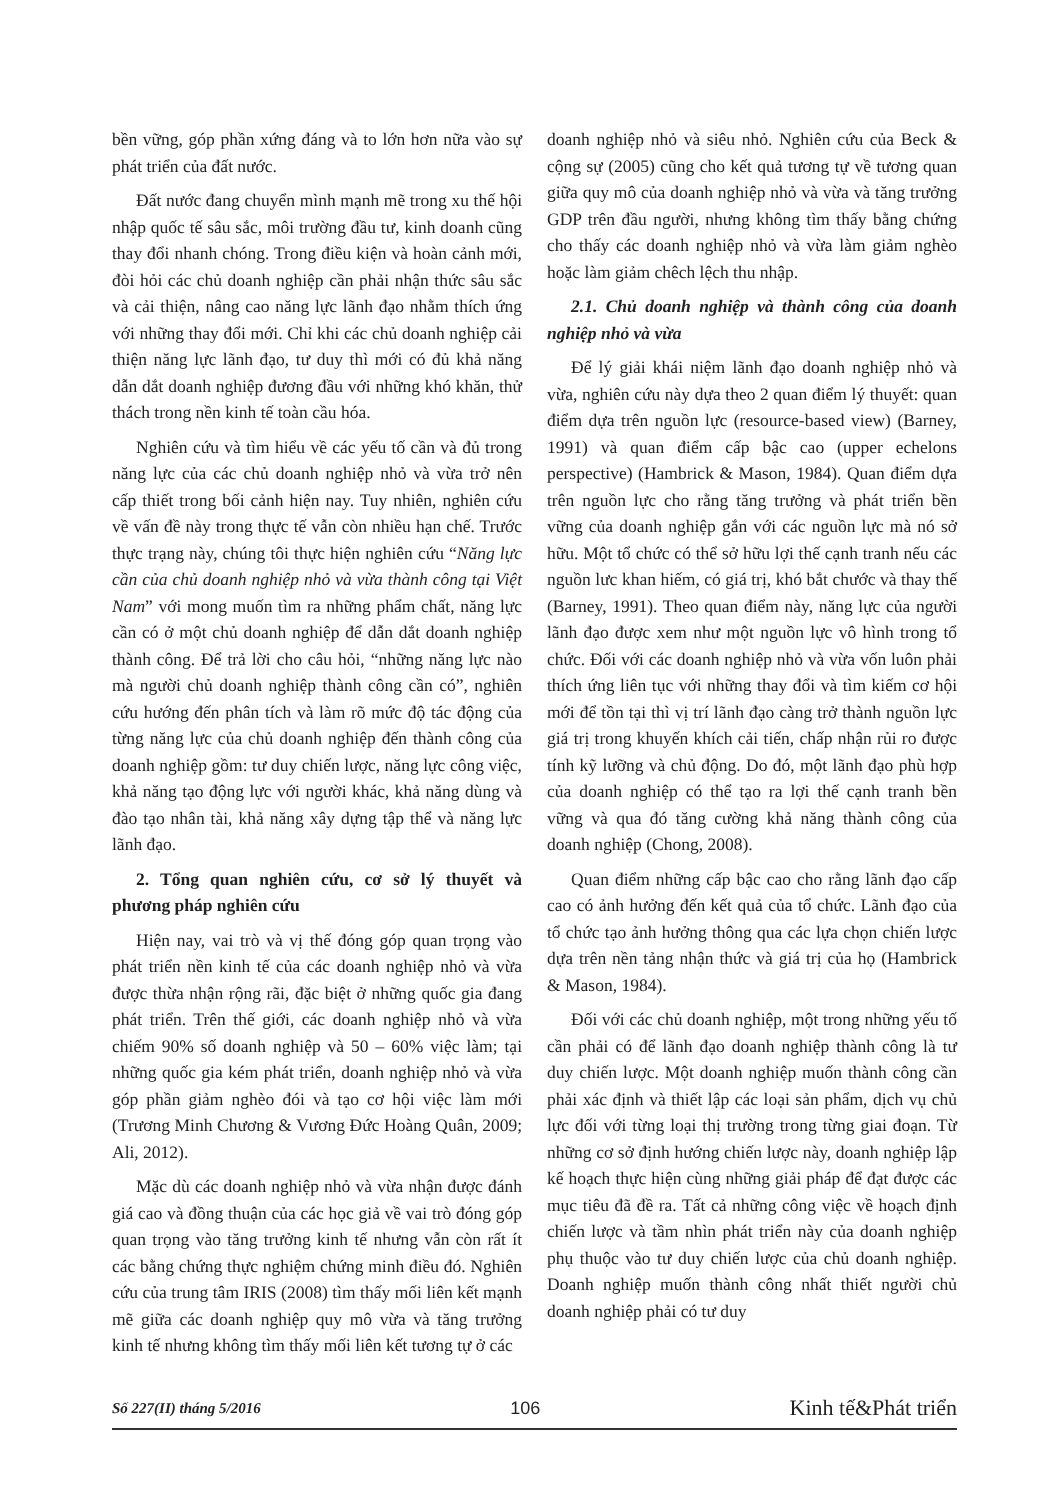bền vững, góp phần xứng đáng và to lớn hơn nữa vào sự phát triển của đất nước.
Đất nước đang chuyển mình mạnh mẽ trong xu thế hội nhập quốc tế sâu sắc, môi trường đầu tư, kinh doanh cũng thay đổi nhanh chóng. Trong điều kiện và hoàn cảnh mới, đòi hỏi các chủ doanh nghiệp cần phải nhận thức sâu sắc và cải thiện, nâng cao năng lực lãnh đạo nhằm thích ứng với những thay đổi mới. Chỉ khi các chủ doanh nghiệp cải thiện năng lực lãnh đạo, tư duy thì mới có đủ khả năng dẫn dắt doanh nghiệp đương đầu với những khó khăn, thử thách trong nền kinh tế toàn cầu hóa.
Nghiên cứu và tìm hiểu về các yếu tố cần và đủ trong năng lực của các chủ doanh nghiệp nhỏ và vừa trở nên cấp thiết trong bối cảnh hiện nay. Tuy nhiên, nghiên cứu về vấn đề này trong thực tế vẫn còn nhiều hạn chế. Trước thực trạng này, chúng tôi thực hiện nghiên cứu “Năng lực cần của chủ doanh nghiệp nhỏ và vừa thành công tại Việt Nam” với mong muốn tìm ra những phẩm chất, năng lực cần có ở một chủ doanh nghiệp để dẫn dắt doanh nghiệp thành công. Để trả lời cho câu hỏi, “những năng lực nào mà người chủ doanh nghiệp thành công cần có”, nghiên cứu hướng đến phân tích và làm rõ mức độ tác động của từng năng lực của chủ doanh nghiệp đến thành công của doanh nghiệp gồm: tư duy chiến lược, năng lực công việc, khả năng tạo động lực với người khác, khả năng dùng và đào tạo nhân tài, khả năng xây dựng tập thể và năng lực lãnh đạo.
2. Tổng quan nghiên cứu, cơ sở lý thuyết và phương pháp nghiên cứu
Hiện nay, vai trò và vị thế đóng góp quan trọng vào phát triển nền kinh tế của các doanh nghiệp nhỏ và vừa được thừa nhận rộng rãi, đặc biệt ở những quốc gia đang phát triển. Trên thế giới, các doanh nghiệp nhỏ và vừa chiếm 90% số doanh nghiệp và 50 – 60% việc làm; tại những quốc gia kém phát triển, doanh nghiệp nhỏ và vừa góp phần giảm nghèo đói và tạo cơ hội việc làm mới (Trương Minh Chương & Vương Đức Hoàng Quân, 2009; Ali, 2012).
Mặc dù các doanh nghiệp nhỏ và vừa nhận được đánh giá cao và đồng thuận của các học giả về vai trò đóng góp quan trọng vào tăng trưởng kinh tế nhưng vẫn còn rất ít các bằng chứng thực nghiệm chứng minh điều đó. Nghiên cứu của trung tâm IRIS (2008) tìm thấy mối liên kết mạnh mẽ giữa các doanh nghiệp quy mô vừa và tăng trưởng kinh tế nhưng không tìm thấy mối liên kết tương tự ở các
doanh nghiệp nhỏ và siêu nhỏ. Nghiên cứu của Beck & cộng sự (2005) cũng cho kết quả tương tự về tương quan giữa quy mô của doanh nghiệp nhỏ và vừa và tăng trưởng GDP trên đầu người, nhưng không tìm thấy bằng chứng cho thấy các doanh nghiệp nhỏ và vừa làm giảm nghèo hoặc làm giảm chêch lệch thu nhập.
2.1. Chủ doanh nghiệp và thành công của doanh nghiệp nhỏ và vừa
Để lý giải khái niệm lãnh đạo doanh nghiệp nhỏ và vừa, nghiên cứu này dựa theo 2 quan điểm lý thuyết: quan điểm dựa trên nguồn lực (resource-based view) (Barney, 1991) và quan điểm cấp bậc cao (upper echelons perspective) (Hambrick & Mason, 1984). Quan điểm dựa trên nguồn lực cho rằng tăng trưởng và phát triển bền vững của doanh nghiệp gắn với các nguồn lực mà nó sở hữu. Một tổ chức có thể sở hữu lợi thế cạnh tranh nếu các nguồn lưc khan hiếm, có giá trị, khó bắt chước và thay thế (Barney, 1991). Theo quan điểm này, năng lực của người lãnh đạo được xem như một nguồn lực vô hình trong tổ chức. Đối với các doanh nghiệp nhỏ và vừa vốn luôn phải thích ứng liên tục với những thay đổi và tìm kiếm cơ hội mới để tồn tại thì vị trí lãnh đạo càng trở thành nguồn lực giá trị trong khuyến khích cải tiến, chấp nhận rủi ro được tính kỹ lưỡng và chủ động. Do đó, một lãnh đạo phù hợp của doanh nghiệp có thể tạo ra lợi thế cạnh tranh bền vững và qua đó tăng cường khả năng thành công của doanh nghiệp (Chong, 2008).
Quan điểm những cấp bậc cao cho rằng lãnh đạo cấp cao có ảnh hưởng đến kết quả của tổ chức. Lãnh đạo của tổ chức tạo ảnh hưởng thông qua các lựa chọn chiến lược dựa trên nền tảng nhận thức và giá trị của họ (Hambrick & Mason, 1984).
Đối với các chủ doanh nghiệp, một trong những yếu tố cần phải có để lãnh đạo doanh nghiệp thành công là tư duy chiến lược. Một doanh nghiệp muốn thành công cần phải xác định và thiết lập các loại sản phẩm, dịch vụ chủ lực đối với từng loại thị trường trong từng giai đoạn. Từ những cơ sở định hướng chiến lược này, doanh nghiệp lập kế hoạch thực hiện cùng những giải pháp để đạt được các mục tiêu đã đề ra. Tất cả những công việc về hoạch định chiến lược và tầm nhìn phát triển này của doanh nghiệp phụ thuộc vào tư duy chiến lược của chủ doanh nghiệp. Doanh nghiệp muốn thành công nhất thiết người chủ doanh nghiệp phải có tư duy
Số 227(II) tháng 5/2016 106 Kinh tế&Phát triển